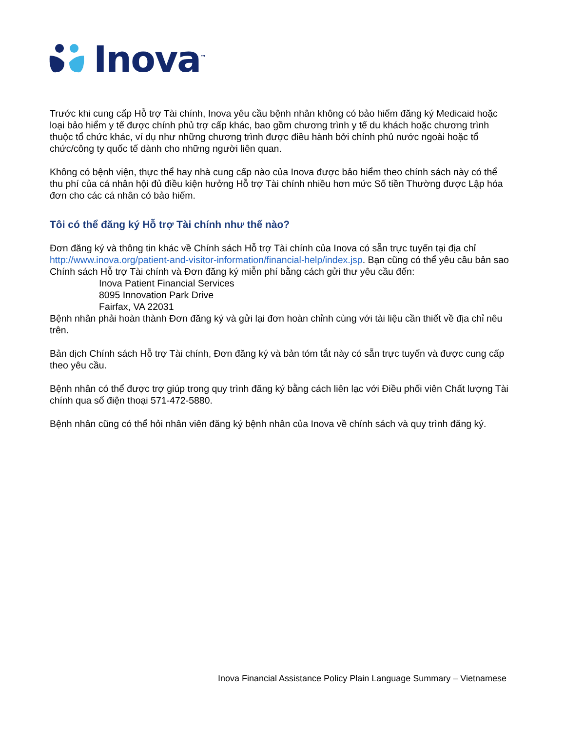Inova<sup>™</sup>
Trước khi cung cấp Hỗ trợ Tài chính, Inova yêu cầu bệnh nhân không có bảo hiểm đăng ký Medicaid hoặc loại bảo hiểm y tế được chính phủ trợ cấp khác, bao gồm chương trình y tế du khách hoặc chương trình thuộc tổ chức khác, ví dụ như những chương trình được điều hành bởi chính phủ nước ngoài hoặc tổ chức/công ty quốc tế dành cho những người liên quan.
Không có bệnh viện, thực thể hay nhà cung cấp nào của Inova được bảo hiểm theo chính sách này có thể thu phí của cá nhân hội đủ điều kiện hưởng Hỗ trợ Tài chính nhiều hơn mức Số tiền Thường được Lập hóa đơn cho các cá nhân có bảo hiểm.
Tôi có thể đăng ký Hỗ trợ Tài chính như thế nào?
Đơn đăng ký và thông tin khác về Chính sách Hỗ trợ Tài chính của Inova có sẵn trực tuyến tại địa chỉ http://www.inova.org/patient-and-visitor-information/financial-help/index.jsp. Bạn cũng có thể yêu cầu bản sao Chính sách Hỗ trợ Tài chính và Đơn đăng ký miễn phí bằng cách gửi thư yêu cầu đến:
Inova Patient Financial Services
8095 Innovation Park Drive
Fairfax, VA 22031
Bệnh nhân phải hoàn thành Đơn đăng ký và gửi lại đơn hoàn chỉnh cùng với tài liệu cần thiết về địa chỉ nêu trên.
Bản dịch Chính sách Hỗ trợ Tài chính, Đơn đăng ký và bản tóm tắt này có sẵn trực tuyến và được cung cấp theo yêu cầu.
Bệnh nhân có thể được trợ giúp trong quy trình đăng ký bằng cách liên lạc với Điều phối viên Chất lượng Tài chính qua số điện thoại 571-472-5880.
Bệnh nhân cũng có thể hỏi nhân viên đăng ký bệnh nhân của Inova về chính sách và quy trình đăng ký.
Inova Financial Assistance Policy Plain Language Summary – Vietnamese